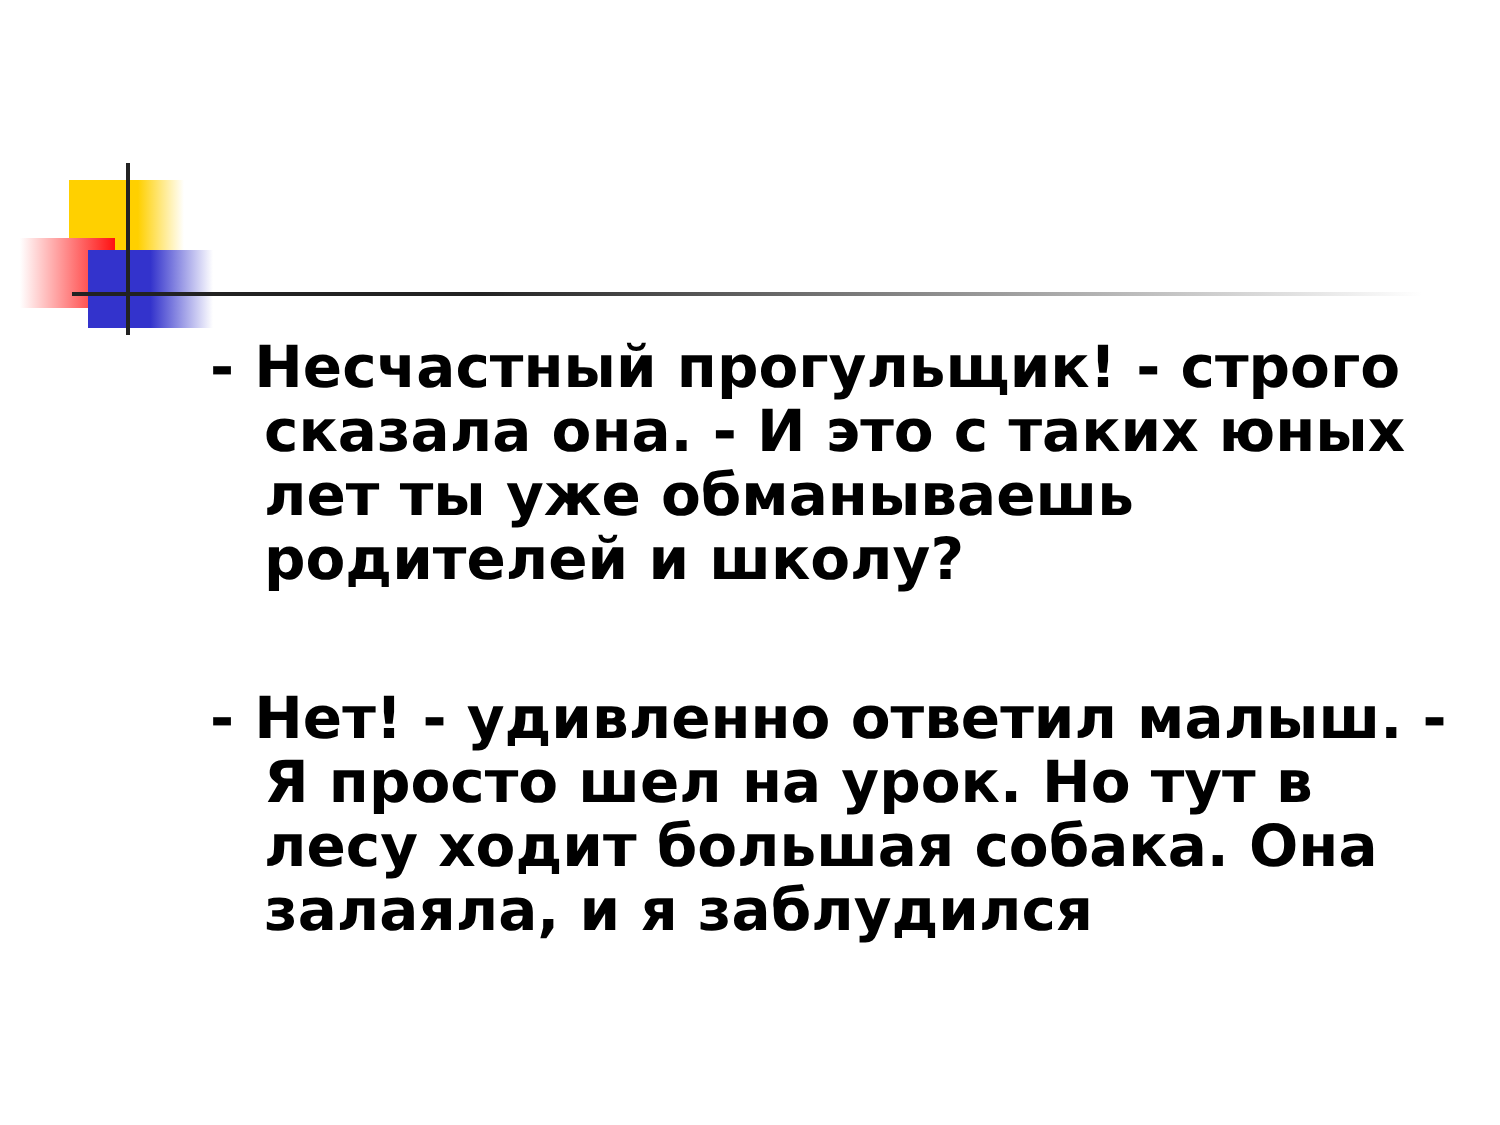- Несчастный прогульщик! - строго сказала она. - И это с таких юных лет ты уже обманываешь родителей и школу?
- Нет! - удивленно ответил малыш. - Я просто шел на урок. Но тут в лесу ходит большая собака. Она залаяла, и я заблудился